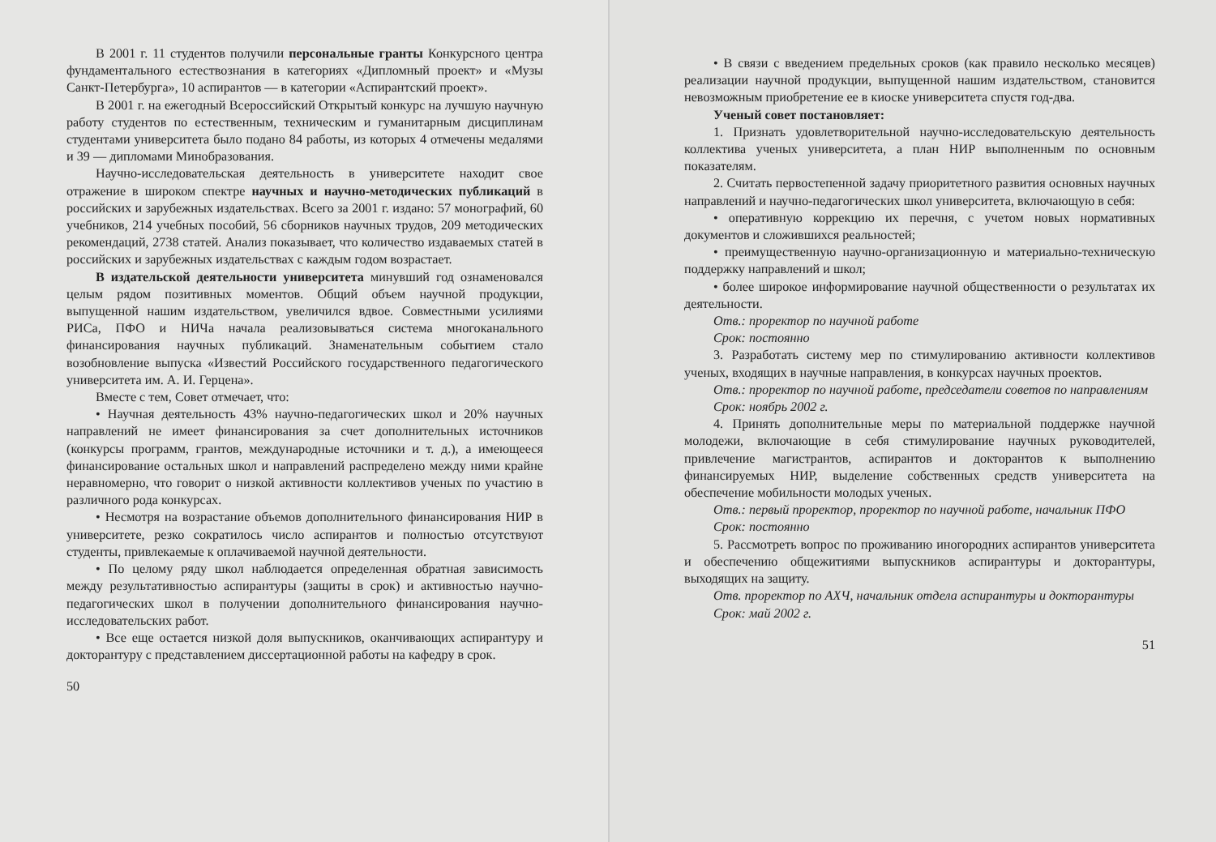В 2001 г. 11 студентов получили персональные гранты Конкурсного центра фундаментального естествознания в категориях «Дипломный проект» и «Музы Санкт-Петербурга», 10 аспирантов — в категории «Аспирантский проект».
В 2001 г. на ежегодный Всероссийский Открытый конкурс на лучшую научную работу студентов по естественным, техническим и гуманитарным дисциплинам студентами университета было подано 84 работы, из которых 4 отмечены медалями и 39 — дипломами Минобразования.
Научно-исследовательская деятельность в университете находит свое отражение в широком спектре научных и научно-методических публикаций в российских и зарубежных издательствах. Всего за 2001 г. издано: 57 монографий, 60 учебников, 214 учебных пособий, 56 сборников научных трудов, 209 методических рекомендаций, 2738 статей. Анализ показывает, что количество издаваемых статей в российских и зарубежных издательствах с каждым годом возрастает.
В издательской деятельности университета минувший год ознаменовался целым рядом позитивных моментов. Общий объем научной продукции, выпущенной нашим издательством, увеличился вдвое. Совместными усилиями РИСа, ПФО и НИЧа начала реализовываться система многоканального финансирования научных публикаций. Знаменательным событием стало возобновление выпуска «Известий Российского государственного педагогического университета им. А. И. Герцена».
Вместе с тем, Совет отмечает, что:
• Научная деятельность 43% научно-педагогических школ и 20% научных направлений не имеет финансирования за счет дополнительных источников (конкурсы программ, грантов, международные источники и т. д.), а имеющееся финансирование остальных школ и направлений распределено между ними крайне неравномерно, что говорит о низкой активности коллективов ученых по участию в различного рода конкурсах.
• Несмотря на возрастание объемов дополнительного финансирования НИР в университете, резко сократилось число аспирантов и полностью отсутствуют студенты, привлекаемые к оплачиваемой научной деятельности.
• По целому ряду школ наблюдается определенная обратная зависимость между результативностью аспирантуры (защиты в срок) и активностью научно-педагогических школ в получении дополнительного финансирования научно-исследовательских работ.
• Все еще остается низкой доля выпускников, оканчивающих аспирантуру и докторантуру с представлением диссертационной работы на кафедру в срок.
50
• В связи с введением предельных сроков (как правило несколько месяцев) реализации научной продукции, выпущенной нашим издательством, становится невозможным приобретение ее в киоске университета спустя год-два.
Ученый совет постановляет:
1. Признать удовлетворительной научно-исследовательскую деятельность коллектива ученых университета, а план НИР выполненным по основным показателям.
2. Считать первостепенной задачу приоритетного развития основных научных направлений и научно-педагогических школ университета, включающую в себя:
• оперативную коррекцию их перечня, с учетом новых нормативных документов и сложившихся реальностей;
• преимущественную научно-организационную и материально-техническую поддержку направлений и школ;
• более широкое информирование научной общественности о результатах их деятельности.
Отв.: проректор по научной работе
Срок: постоянно
3. Разработать систему мер по стимулированию активности коллективов ученых, входящих в научные направления, в конкурсах научных проектов.
Отв.: проректор по научной работе, председатели советов по направлениям
Срок: ноябрь 2002 г.
4. Принять дополнительные меры по материальной поддержке научной молодежи, включающие в себя стимулирование научных руководителей, привлечение магистрантов, аспирантов и докторантов к выполнению финансируемых НИР, выделение собственных средств университета на обеспечение мобильности молодых ученых.
Отв.: первый проректор, проректор по научной работе, начальник ПФО
Срок: постоянно
5. Рассмотреть вопрос по проживанию иногородних аспирантов университета и обеспечению общежитиями выпускников аспирантуры и докторантуры, выходящих на защиту.
Отв. проректор по АХЧ, начальник отдела аспирантуры и докторантуры
Срок: май 2002 г.
51